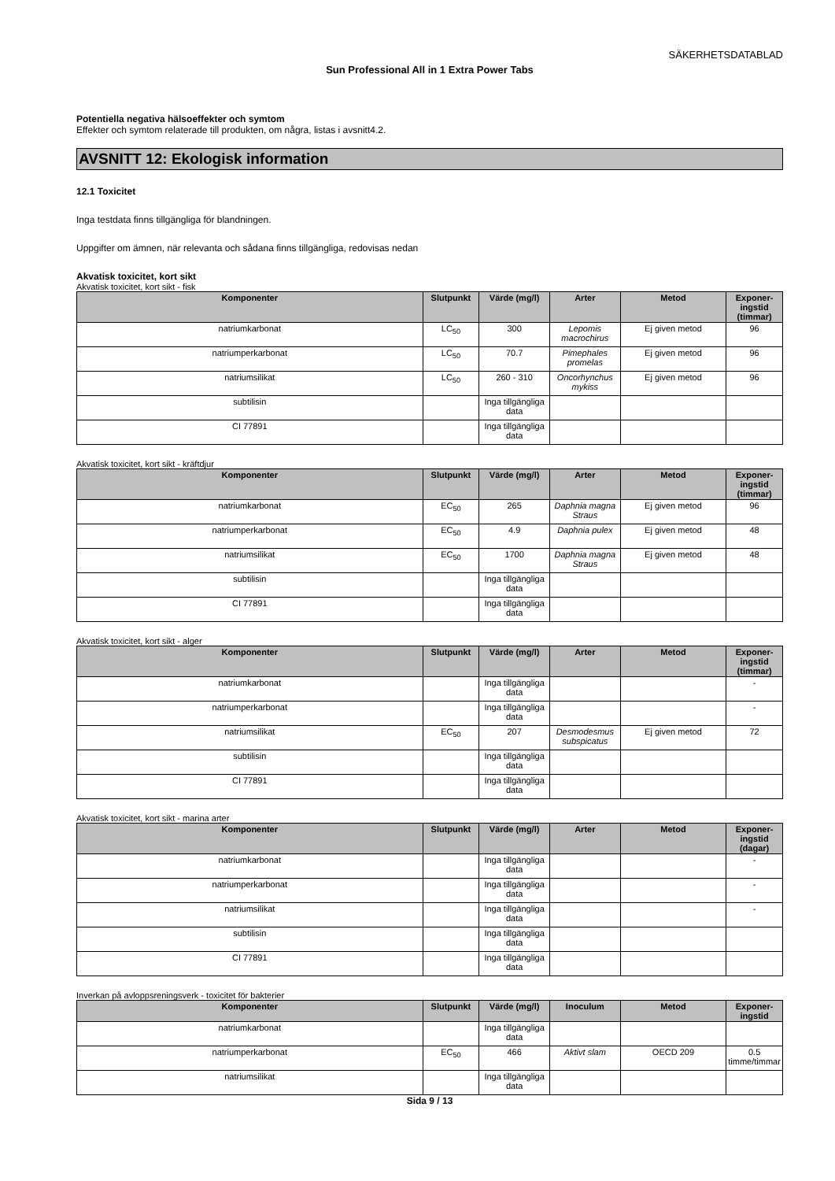SÄKERHETSDATABLAD
Sun Professional All in 1 Extra Power Tabs
Potentiella negativa hälsoeffekter och symtom
Effekter och symtom relaterade till produkten, om några, listas i avsnitt4.2.
AVSNITT 12: Ekologisk information
12.1 Toxicitet
Inga testdata finns tillgängliga för blandningen.
Uppgifter om ämnen, när relevanta och sådana finns tillgängliga, redovisas nedan
Akvatisk toxicitet, kort sikt
Akvatisk toxicitet, kort sikt - fisk
| Komponenter | Slutpunkt | Värde (mg/l) | Arter | Metod | Exponer-ingstid (timmar) |
| --- | --- | --- | --- | --- | --- |
| natriumkarbonat | LC<sub>50</sub> | 300 | Lepomis macrochirus | Ej given metod | 96 |
| natriumperkarbonat | LC<sub>50</sub> | 70.7 | Pimephales promelas | Ej given metod | 96 |
| natriumsilikat | LC<sub>50</sub> | 260 - 310 | Oncorhynchus mykiss | Ej given metod | 96 |
| subtilisin | | Inga tillgängliga data | | | |
| CI 77891 | | Inga tillgängliga data | | | |
Akvatisk toxicitet, kort sikt - kräftdjur
| Komponenter | Slutpunkt | Värde (mg/l) | Arter | Metod | Exponer-ingstid (timmar) |
| --- | --- | --- | --- | --- | --- |
| natriumkarbonat | EC<sub>50</sub> | 265 | Daphnia magna Straus | Ej given metod | 96 |
| natriumperkarbonat | EC<sub>50</sub> | 4.9 | Daphnia pulex | Ej given metod | 48 |
| natriumsilikat | EC<sub>50</sub> | 1700 | Daphnia magna Straus | Ej given metod | 48 |
| subtilisin | | Inga tillgängliga data | | | |
| CI 77891 | | Inga tillgängliga data | | | |
Akvatisk toxicitet, kort sikt - alger
| Komponenter | Slutpunkt | Värde (mg/l) | Arter | Metod | Exponer-ingstid (timmar) |
| --- | --- | --- | --- | --- | --- |
| natriumkarbonat | | Inga tillgängliga data | | | - |
| natriumperkarbonat | | Inga tillgängliga data | | | - |
| natriumsilikat | EC<sub>50</sub> | 207 | Desmodesmus subspicatus | Ej given metod | 72 |
| subtilisin | | Inga tillgängliga data | | | |
| CI 77891 | | Inga tillgängliga data | | | |
Akvatisk toxicitet, kort sikt - marina arter
| Komponenter | Slutpunkt | Värde (mg/l) | Arter | Metod | Exponer-ingstid (dagar) |
| --- | --- | --- | --- | --- | --- |
| natriumkarbonat | | Inga tillgängliga data | | | - |
| natriumperkarbonat | | Inga tillgängliga data | | | - |
| natriumsilikat | | Inga tillgängliga data | | | - |
| subtilisin | | Inga tillgängliga data | | | |
| CI 77891 | | Inga tillgängliga data | | | |
Inverkan på avloppsreningsverk - toxicitet för bakterier
| Komponenter | Slutpunkt | Värde (mg/l) | Inoculum | Metod | Exponer-ingstid |
| --- | --- | --- | --- | --- | --- |
| natriumkarbonat | | Inga tillgängliga data | | | |
| natriumperkarbonat | EC<sub>50</sub> | 466 | Aktivt slam | OECD 209 | 0.5 timme/timmar |
| natriumsilikat | | Inga tillgängliga data | | | |
Sida 9 / 13